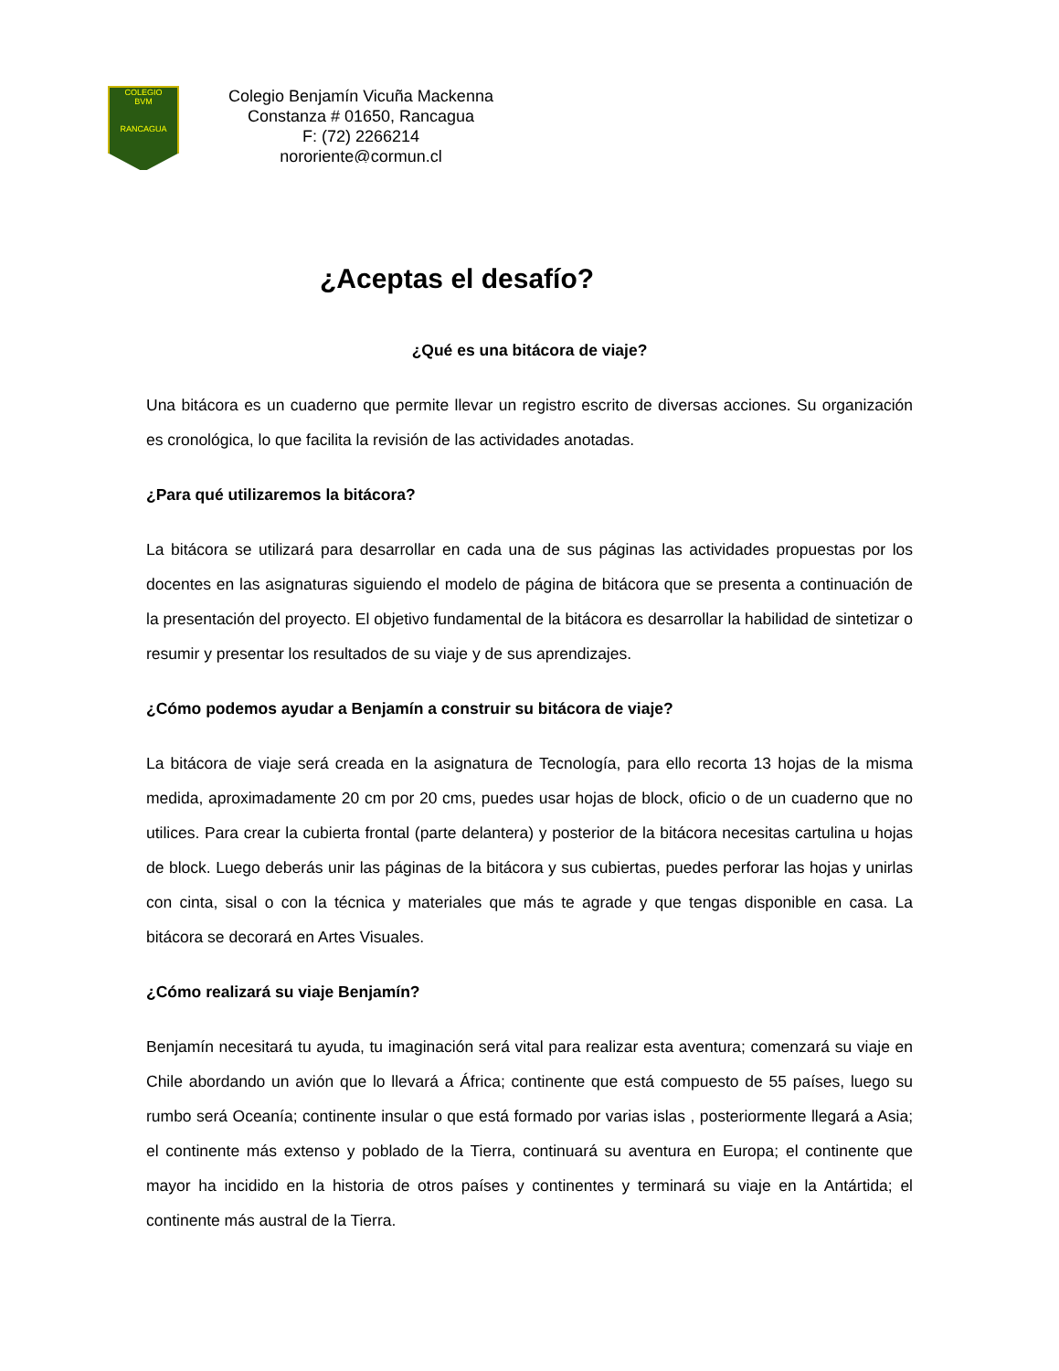COLEGIO
BVM
RANCAGUA
Colegio Benjamín Vicuña Mackenna
Constanza # 01650, Rancagua
F: (72) 2266214
nororiente@cormun.cl
¿Aceptas el desafío?
¿Qué es una bitácora de viaje?
Una bitácora es un cuaderno que permite llevar un registro escrito de diversas acciones. Su organización es cronológica, lo que facilita la revisión de las actividades anotadas.
¿Para qué utilizaremos la bitácora?
La bitácora se utilizará para desarrollar en cada una de sus páginas las actividades propuestas por los docentes en las asignaturas siguiendo el modelo de página de bitácora que se presenta a continuación de la presentación del proyecto. El objetivo fundamental de la bitácora es desarrollar la habilidad de sintetizar o resumir y presentar los resultados de su viaje y de sus aprendizajes.
¿Cómo podemos ayudar a Benjamín a construir su bitácora de viaje?
La bitácora de viaje será creada en la asignatura de Tecnología, para ello recorta 13 hojas de la misma medida, aproximadamente 20 cm por 20 cms, puedes usar hojas de block, oficio o de un cuaderno que no utilices. Para crear la cubierta frontal (parte delantera) y posterior de la bitácora necesitas cartulina u hojas de block. Luego deberás unir las páginas de la bitácora y sus cubiertas, puedes perforar las hojas y unirlas con cinta, sisal o con la técnica y materiales que más te agrade y que tengas disponible en casa. La bitácora se decorará en Artes Visuales.
¿Cómo realizará su viaje Benjamín?
Benjamín necesitará tu ayuda, tu imaginación será vital para realizar esta aventura; comenzará su viaje en Chile abordando un avión que lo llevará a África; continente que está compuesto de 55 países, luego su rumbo será Oceanía; continente insular o que está formado por varias islas , posteriormente llegará a Asia; el continente más extenso y poblado de la Tierra, continuará su aventura en Europa; el continente que mayor ha incidido en la historia de otros países y continentes y terminará su viaje en la Antártida; el continente más austral de la Tierra.